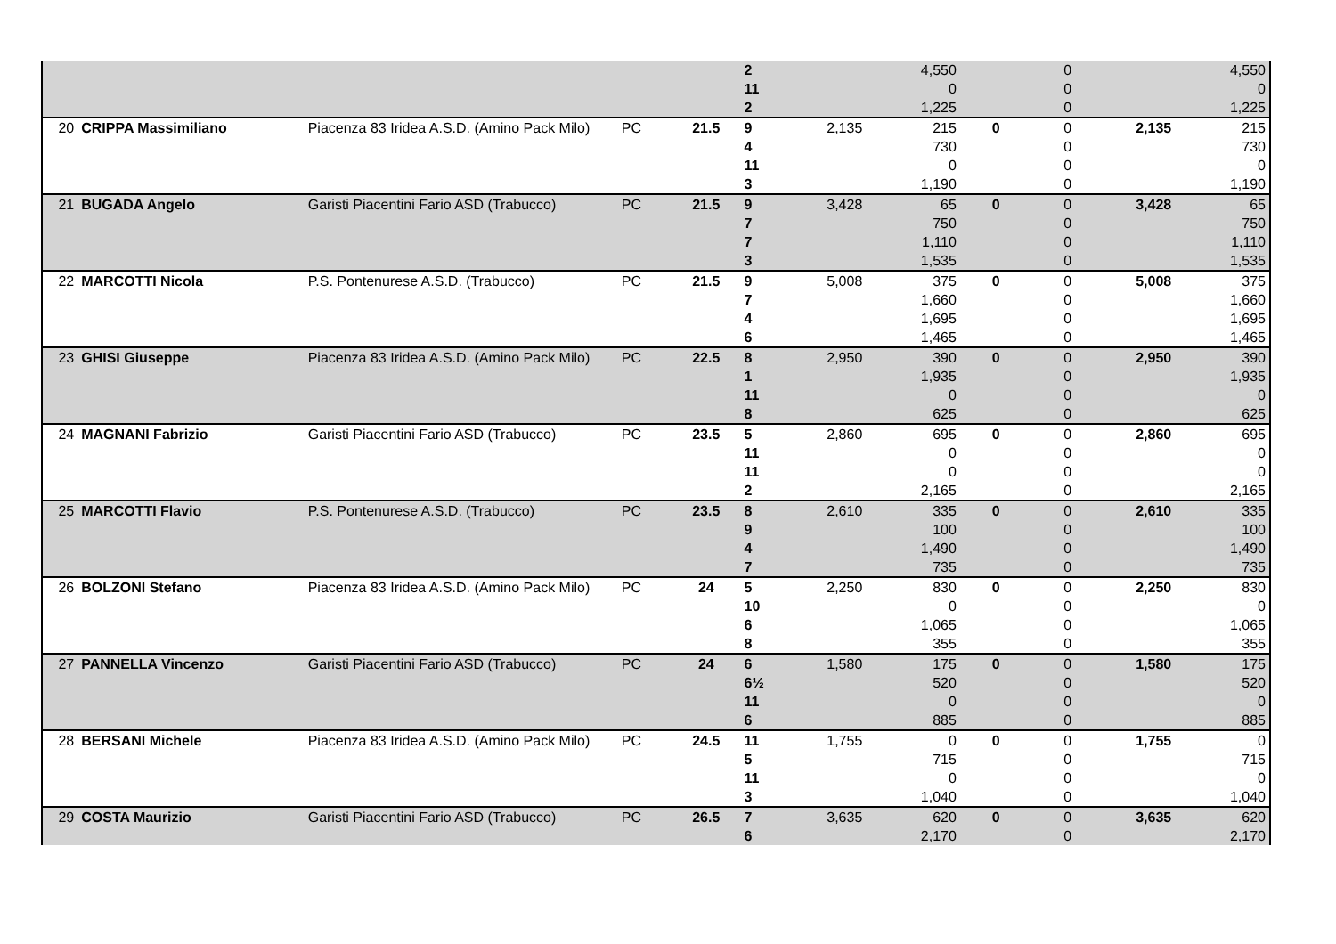| | | | | | 2 | | 4,550 | | 0 | | 4,550 |
| | | | | | 11 | | 0 | | 0 | | 0 |
| | | | | | 2 | | 1,225 | | 0 | | 1,225 |
| 20 | CRIPPA Massimiliano | Piacenza 83 Iridea A.S.D. (Amino Pack Milo) | PC | 21.5 | 9 | 2,135 | 215 | 0 | 0 | 2,135 | 215 |
| | | | | | 4 | | 730 | | 0 | | 730 |
| | | | | | 11 | | 0 | | 0 | | 0 |
| | | | | | 3 | | 1,190 | | 0 | | 1,190 |
| 21 | BUGADA Angelo | Garisti Piacentini Fario ASD (Trabucco) | PC | 21.5 | 9 | 3,428 | 65 | 0 | 0 | 3,428 | 65 |
| | | | | | 7 | | 750 | | 0 | | 750 |
| | | | | | 7 | | 1,110 | | 0 | | 1,110 |
| | | | | | 3 | | 1,535 | | 0 | | 1,535 |
| 22 | MARCOTTI Nicola | P.S. Pontenurese A.S.D. (Trabucco) | PC | 21.5 | 9 | 5,008 | 375 | 0 | 0 | 5,008 | 375 |
| | | | | | 7 | | 1,660 | | 0 | | 1,660 |
| | | | | | 4 | | 1,695 | | 0 | | 1,695 |
| | | | | | 6 | | 1,465 | | 0 | | 1,465 |
| 23 | GHISI Giuseppe | Piacenza 83 Iridea A.S.D. (Amino Pack Milo) | PC | 22.5 | 8 | 2,950 | 390 | 0 | 0 | 2,950 | 390 |
| | | | | | 1 | | 1,935 | | 0 | | 1,935 |
| | | | | | 11 | | 0 | | 0 | | 0 |
| | | | | | 8 | | 625 | | 0 | | 625 |
| 24 | MAGNANI Fabrizio | Garisti Piacentini Fario ASD (Trabucco) | PC | 23.5 | 5 | 2,860 | 695 | 0 | 0 | 2,860 | 695 |
| | | | | | 11 | | 0 | | 0 | | 0 |
| | | | | | 11 | | 0 | | 0 | | 0 |
| | | | | | 2 | | 2,165 | | 0 | | 2,165 |
| 25 | MARCOTTI Flavio | P.S. Pontenurese A.S.D. (Trabucco) | PC | 23.5 | 8 | 2,610 | 335 | 0 | 0 | 2,610 | 335 |
| | | | | | 9 | | 100 | | 0 | | 100 |
| | | | | | 4 | | 1,490 | | 0 | | 1,490 |
| | | | | | 7 | | 735 | | 0 | | 735 |
| 26 | BOLZONI Stefano | Piacenza 83 Iridea A.S.D. (Amino Pack Milo) | PC | 24 | 5 | 2,250 | 830 | 0 | 0 | 2,250 | 830 |
| | | | | | 10 | | 0 | | 0 | | 0 |
| | | | | | 6 | | 1,065 | | 0 | | 1,065 |
| | | | | | 8 | | 355 | | 0 | | 355 |
| 27 | PANNELLA Vincenzo | Garisti Piacentini Fario ASD (Trabucco) | PC | 24 | 6 | 1,580 | 175 | 0 | 0 | 1,580 | 175 |
| | | | | | 6½ | | 520 | | 0 | | 520 |
| | | | | | 11 | | 0 | | 0 | | 0 |
| | | | | | 6 | | 885 | | 0 | | 885 |
| 28 | BERSANI Michele | Piacenza 83 Iridea A.S.D. (Amino Pack Milo) | PC | 24.5 | 11 | 1,755 | 0 | 0 | 0 | 1,755 | 0 |
| | | | | | 5 | | 715 | | 0 | | 715 |
| | | | | | 11 | | 0 | | 0 | | 0 |
| | | | | | 3 | | 1,040 | | 0 | | 1,040 |
| 29 | COSTA Maurizio | Garisti Piacentini Fario ASD (Trabucco) | PC | 26.5 | 7 | 3,635 | 620 | 0 | 0 | 3,635 | 620 |
| | | | | | 6 | | 2,170 | | 0 | | 2,170 |